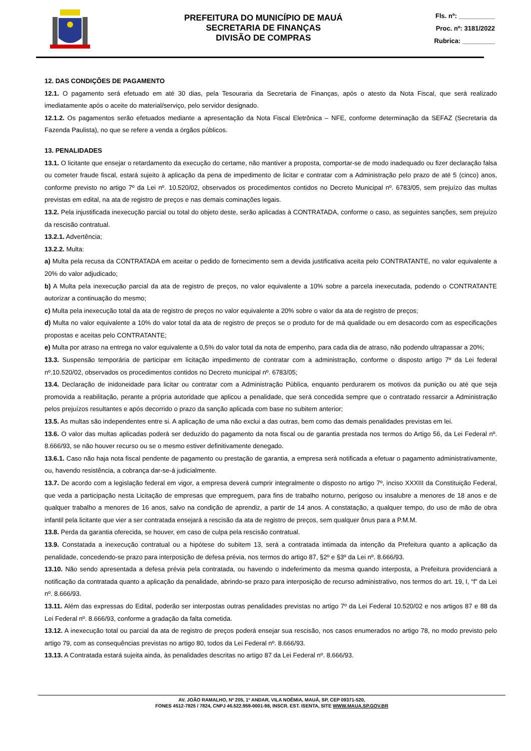PREFEITURA DO MUNICÍPIO DE MAUÁ
SECRETARIA DE FINANÇAS
DIVISÃO DE COMPRAS
Fls. nº: __________
Proc. nº: 3181/2022
Rubrica: _________
12. DAS CONDIÇÕES DE PAGAMENTO
12.1. O pagamento será efetuado em até 30 dias, pela Tesouraria da Secretaria de Finanças, após o atesto da Nota Fiscal, que será realizado imediatamente após o aceite do material/serviço, pelo servidor designado.
12.1.2. Os pagamentos serão efetuados mediante a apresentação da Nota Fiscal Eletrônica – NFE, conforme determinação da SEFAZ (Secretaria da Fazenda Paulista), no que se refere a venda a órgãos públicos.
13. PENALIDADES
13.1. O licitante que ensejar o retardamento da execução do certame, não mantiver a proposta, comportar-se de modo inadequado ou fizer declaração falsa ou cometer fraude fiscal, estará sujeito à aplicação da pena de impedimento de licitar e contratar com a Administração pelo prazo de até 5 (cinco) anos, conforme previsto no artigo 7º da Lei nº. 10.520/02, observados os procedimentos contidos no Decreto Municipal nº. 6783/05, sem prejuízo das multas previstas em edital, na ata de registro de preços e nas demais cominações legais.
13.2. Pela injustificada inexecução parcial ou total do objeto deste, serão aplicadas à CONTRATADA, conforme o caso, as seguintes sanções, sem prejuízo da rescisão contratual.
13.2.1. Advertência;
13.2.2. Multa:
a) Multa pela recusa da CONTRATADA em aceitar o pedido de fornecimento sem a devida justificativa aceita pelo CONTRATANTE, no valor equivalente a 20% do valor adjudicado;
b) A Multa pela inexecução parcial da ata de registro de preços, no valor equivalente a 10% sobre a parcela inexecutada, podendo o CONTRATANTE autorizar a continuação do mesmo;
c) Multa pela inexecução total da ata de registro de preços no valor equivalente a 20% sobre o valor da ata de registro de preços;
d) Multa no valor equivalente a 10% do valor total da ata de registro de preços se o produto for de má qualidade ou em desacordo com as especificações propostas e aceitas pelo CONTRATANTE;
e) Multa por atraso na entrega no valor equivalente a 0,5% do valor total da nota de empenho, para cada dia de atraso, não podendo ultrapassar a 20%;
13.3. Suspensão temporária de participar em licitação impedimento de contratar com a administração, conforme o disposto artigo 7º da Lei federal nº.10.520/02, observados os procedimentos contidos no Decreto municipal nº. 6783/05;
13.4. Declaração de inidoneidade para licitar ou contratar com a Administração Pública, enquanto perdurarem os motivos da punição ou até que seja promovida a reabilitação, perante a própria autoridade que aplicou a penalidade, que será concedida sempre que o contratado ressarcir a Administração pelos prejuízos resultantes e após decorrido o prazo da sanção aplicada com base no subitem anterior;
13.5. As multas são independentes entre si. A aplicação de uma não exclui a das outras, bem como das demais penalidades previstas em lei.
13.6. O valor das multas aplicadas poderá ser deduzido do pagamento da nota fiscal ou de garantia prestada nos termos do Artigo 56, da Lei Federal nº. 8.666/93, se não houver recurso ou se o mesmo estiver definitivamente denegado.
13.6.1. Caso não haja nota fiscal pendente de pagamento ou prestação de garantia, a empresa será notificada a efetuar o pagamento administrativamente, ou, havendo resistência, a cobrança dar-se-á judicialmente.
13.7. De acordo com a legislação federal em vigor, a empresa deverá cumprir integralmente o disposto no artigo 7º, inciso XXXIII da Constituição Federal, que veda a participação nesta Licitação de empresas que empreguem, para fins de trabalho noturno, perigoso ou insalubre a menores de 18 anos e de qualquer trabalho a menores de 16 anos, salvo na condição de aprendiz, a partir de 14 anos. A constatação, a qualquer tempo, do uso de mão de obra infantil pela licitante que vier a ser contratada ensejará a rescisão da ata de registro de preços, sem qualquer ônus para a P.M.M.
13.8. Perda da garantia oferecida, se houver, em caso de culpa pela rescisão contratual.
13.9. Constatada a inexecução contratual ou a hipótese do subitem 13, será a contratada intimada da intenção da Prefeitura quanto a aplicação da penalidade, concedendo-se prazo para interposição de defesa prévia, nos termos do artigo 87, §2º e §3º da Lei nº. 8.666/93.
13.10. Não sendo apresentada a defesa prévia pela contratada, ou havendo o indeferimento da mesma quando interposta, a Prefeitura providenciará a notificação da contratada quanto a aplicação da penalidade, abrindo-se prazo para interposição de recurso administrativo, nos termos do art. 19, I, “f” da Lei nº. 8.666/93.
13.11. Além das expressas do Edital, poderão ser interpostas outras penalidades previstas no artigo 7º da Lei Federal 10.520/02 e nos artigos 87 e 88 da Lei Federal nº. 8.666/93, conforme a gradação da falta cometida.
13.12. A inexecução total ou parcial da ata de registro de preços poderá ensejar sua rescisão, nos casos enumerados no artigo 78, no modo previsto pelo artigo 79, com as consequências previstas no artigo 80, todos da Lei Federal nº. 8.666/93.
13.13. A Contratada estará sujeita ainda, às penalidades descritas no artigo 87 da Lei Federal nº. 8.666/93.
AV. JOÃO RAMALHO, Nº 205, 1º ANDAR, VILA NOÊMIA, MAUÁ, SP, CEP 09371-520,
FONES 4512-7825 / 7824, CNPJ 46.522.959-0001-98, INSCR. EST. ISENTA, SITE WWW.MAUA.SP.GOV.BR